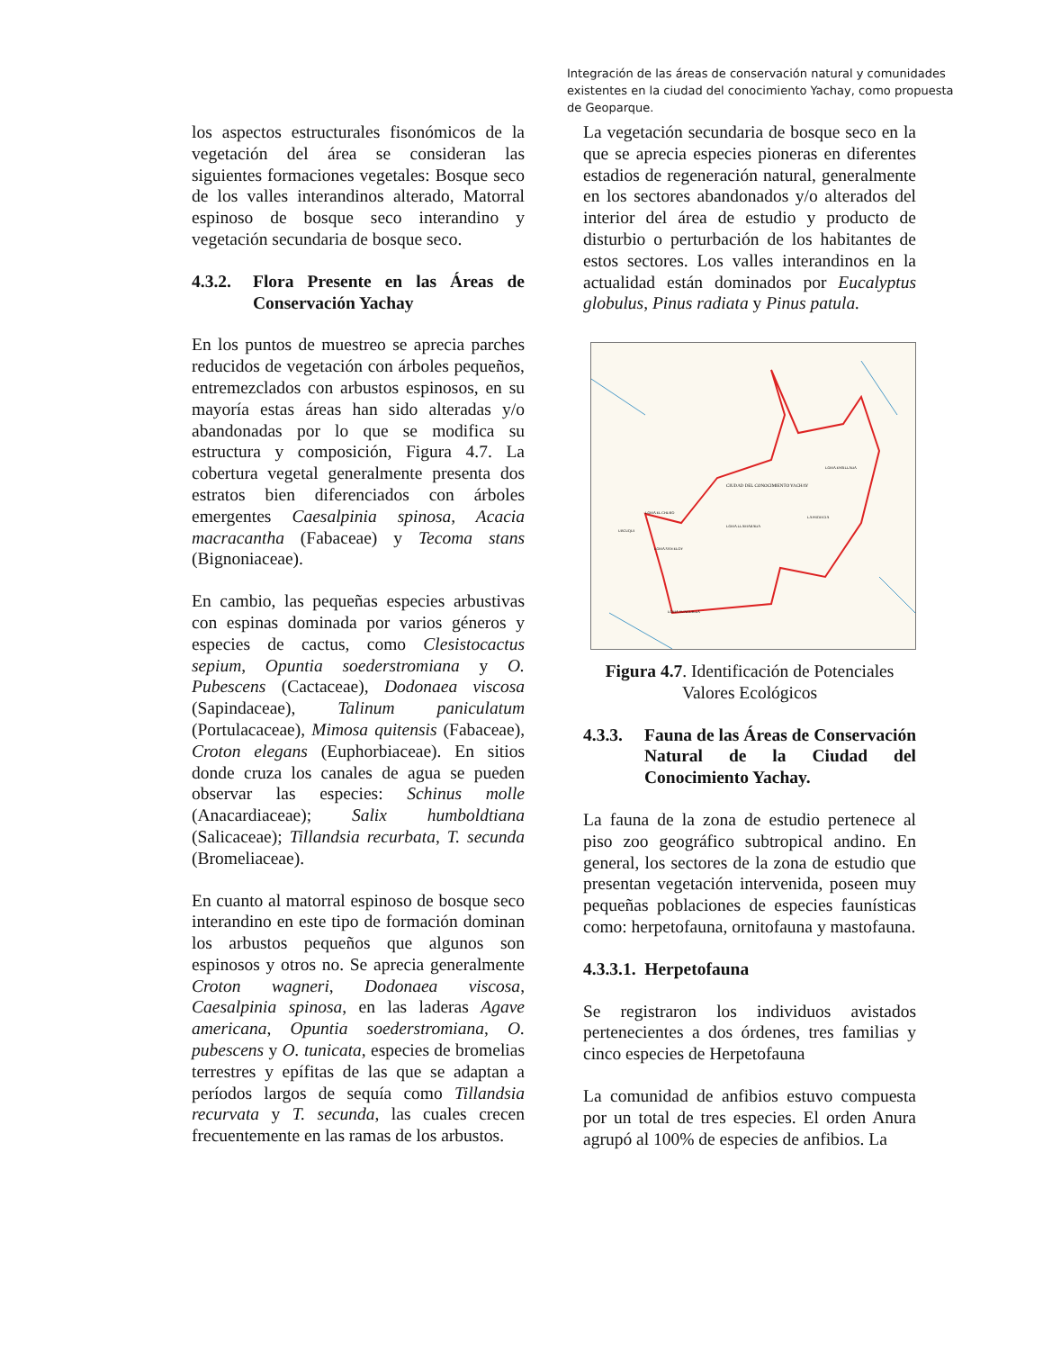Integración de las áreas de conservación natural y comunidades existentes en la ciudad del conocimiento Yachay, como propuesta de Geoparque.
los aspectos estructurales fisonómicos de la vegetación del área se consideran las siguientes formaciones vegetales: Bosque seco de los valles interandinos alterado, Matorral espinoso de bosque seco interandino y vegetación secundaria de bosque seco.
4.3.2. Flora Presente en las Áreas de Conservación Yachay
En los puntos de muestreo se aprecia parches reducidos de vegetación con árboles pequeños, entremezclados con arbustos espinosos, en su mayoría estas áreas han sido alteradas y/o abandonadas por lo que se modifica su estructura y composición, Figura 4.7. La cobertura vegetal generalmente presenta dos estratos bien diferenciados con árboles emergentes Caesalpinia spinosa, Acacia macracantha (Fabaceae) y Tecoma stans (Bignoniaceae).
En cambio, las pequeñas especies arbustivas con espinas dominada por varios géneros y especies de cactus, como Clesistocactus sepium, Opuntia soederstromiana y O. Pubescens (Cactaceae), Dodonaea viscosa (Sapindaceae), Talinum paniculatum (Portulacaceae), Mimosa quitensis (Fabaceae), Croton elegans (Euphorbiaceae). En sitios donde cruza los canales de agua se pueden observar las especies: Schinus molle (Anacardiaceae); Salix humboldtiana (Salicaceae); Tillandsia recurbata, T. secunda (Bromeliaceae).
En cuanto al matorral espinoso de bosque seco interandino en este tipo de formación dominan los arbustos pequeños que algunos son espinosos y otros no. Se aprecia generalmente Croton wagneri, Dodonaea viscosa, Caesalpinia spinosa, en las laderas Agave americana, Opuntia soederstromiana, O. pubescens y O. tunicata, especies de bromelias terrestres y epífitas de las que se adaptan a períodos largos de sequía como Tillandsia recurvata y T. secunda, las cuales crecen frecuentemente en las ramas de los arbustos.
La vegetación secundaria de bosque seco en la que se aprecia especies pioneras en diferentes estadios de regeneración natural, generalmente en los sectores abandonados y/o alterados del interior del área de estudio y producto de disturbio o perturbación de los habitantes de estos sectores. Los valles interandinos en la actualidad están dominados por Eucalyptus globulus, Pinus radiata y Pinus patula.
CIUDAD DEL CONOCIMIENTO YACHAY
LOMA EL CHURO
LOMA ENSILLADA
LOMA LLAMARADA
LA PROFICIA
LOMA SAN ELOY
LOMA YUNGUILLA
URCUQUI
Figura 4.7. Identificación de Potenciales Valores Ecológicos
4.3.3. Fauna de las Áreas de Conservación Natural de la Ciudad del Conocimiento Yachay.
La fauna de la zona de estudio pertenece al piso zoo geográfico subtropical andino. En general, los sectores de la zona de estudio que presentan vegetación intervenida, poseen muy pequeñas poblaciones de especies faunísticas como: herpetofauna, ornitofauna y mastofauna.
4.3.3.1. Herpetofauna
Se registraron los individuos avistados pertenecientes a dos órdenes, tres familias y cinco especies de Herpetofauna
La comunidad de anfibios estuvo compuesta por un total de tres especies. El orden Anura agrupó al 100% de especies de anfibios. La